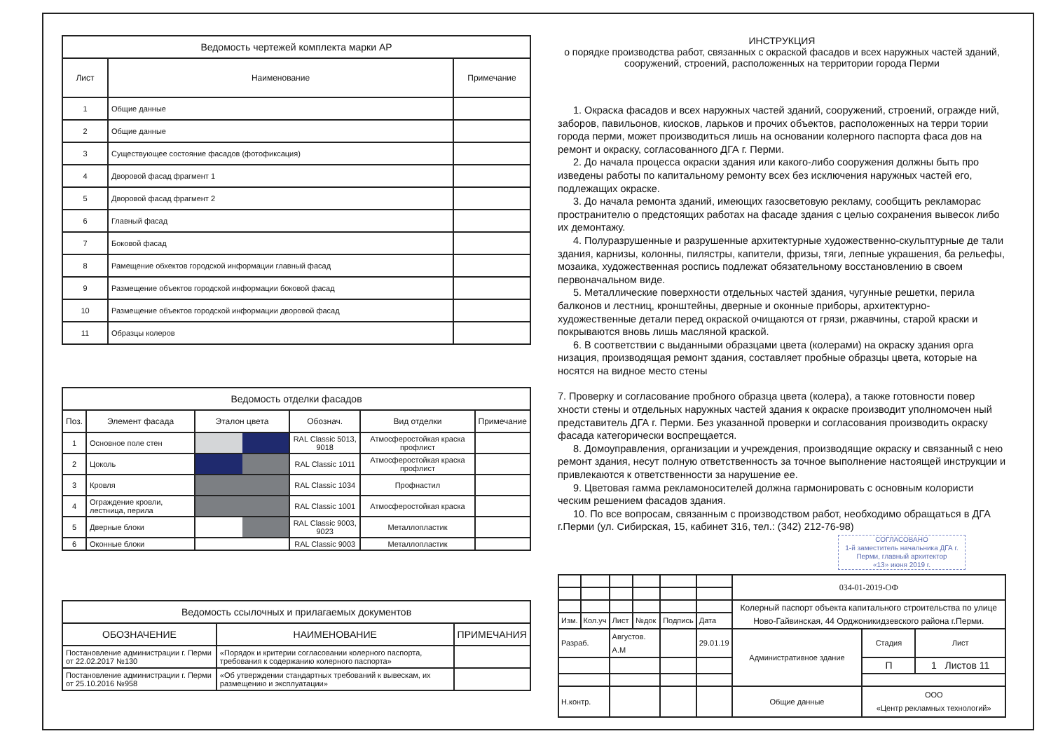| Ведомость чертежей комплекта марки АР | | |
| --- | --- | --- |
| Лист | Наименование | Примечание |
| 1 | Общие данные | |
| 2 | Общие данные | |
| 3 | Существующее состояние фасадов (фотофиксация) | |
| 4 | Дворовой фасад фрагмент 1 | |
| 5 | Дворовой фасад фрагмент 2 | |
| 6 | Главный фасад | |
| 7 | Боковой фасад | |
| 8 | Рамещение обхектов городской информации главный фасад | |
| 9 | Размещение объектов городской информации боковой фасад | |
| 10 | Размещение объектов городской информации дворовой фасад | |
| 11 | Образцы колеров | |
| Ведомость отделки фасадов | | | | | |
| --- | --- | --- | --- | --- | --- |
| Поз. | Элемент фасада | Эталон цвета | Обознач. | Вид отделки | Примечание |
| 1 | Основное поле стен | | RAL Classic 5013, 9018 | Атмосферостойкая краска профлист | |
| 2 | Цоколь | | RAL Classic 1011 | Атмосферостойкая краска профлист | |
| 3 | Кровля | | RAL Classic 1034 | Профнастил | |
| 4 | Ограждение кровли, лестница, перила | | RAL Classic 1001 | Атмосферостойкая краска | |
| 5 | Дверные блоки | | RAL Classic 9003, 9023 | Металлопластик | |
| 6 | Оконные блоки | | RAL Classic 9003 | Металлопластик | |
| Ведомость ссылочных и прилагаемых документов | | |
| --- | --- | --- |
| ОБОЗНАЧЕНИЕ | НАИМЕНОВАНИЕ | ПРИМЕЧАНИЯ |
| Постановление администрации г. Перми от 22.02.2017 №130 | «Порядок и критерии согласовании колерного паспорта, требования к содержанию колерного паспорта» | |
| Постановление администрации г. Перми от 25.10.2016 №958 | «Об утверждении стандартных требований к вывескам, их размещению и эксплуатации» | |
ИНСТРУКЦИЯ
о порядке производства работ, связанных с окраской фасадов и всех наружных частей зданий, сооружений, строений, расположенных на территории города Перми
1. Окраска фасадов и всех наружных частей зданий, сооружений, строений, огражде ний, заборов, павильонов, киосков, ларьков и прочих объектов, расположенных на терри тории города перми, может производиться лишь на основании колерного паспорта фаса дов на ремонт и окраску, согласованного ДГА г. Перми.
2. До начала процесса окраски здания или какого-либо сооружения должны быть про изведены работы по капитальному ремонту всех без исключения наружных частей его, подлежащих окраске.
3. До начала ремонта зданий, имеющих газосветовую рекламу, сообщить рекламорас пространителю о предстоящих работах на фасаде здания с целью сохранения вывесок либо их демонтажу.
4. Полуразрушенные и разрушенные архитектурные художественно-скульптурные де тали здания, карнизы, колонны, пилястры, капители, фризы, тяги, лепные украшения, ба рельефы, мозаика, художественная роспись подлежат обязательному восстановлению в своем первоначальном виде.
5. Металлические поверхности отдельных частей здания, чугунные решетки, перила балконов и лестниц, кронштейны, дверные и оконные приборы, архитектурно-художественные детали перед окраской очищаются от грязи, ржавчины, старой краски и покрываются вновь лишь масляной краской.
6. В соответствии с выданными образцами цвета (колерами) на окраску здания орга низация, производящая ремонт здания, составляет пробные образцы цвета, которые на носятся на видное место стены
7. Проверку и согласование пробного образца цвета (колера), а также готовности повер хности стены и отдельных наружных частей здания к окраске производит уполномочен ный представитель ДГА г. Перми. Без указанной проверки и согласования производить окраску фасада категорически воспрещается.
8. Домоуправления, организации и учреждения, производящие окраску и связанный с нею ремонт здания, несут полную ответственность за точное выполнение настоящей инструкции и привлекаются к ответственности за нарушение ее.
9. Цветовая гамма рекламоносителей должна гармонировать с основным колористи ческим решением фасадов здания.
10. По все вопросам, связанным с производством работ, необходимо обращаться в ДГА г.Перми (ул. Сибирская, 15, кабинет 316, тел.: (342) 212-76-98)
СОГЛАСОВАНО
1-й заместитель начальника ДГА г. Перми, главный архитектор
«13» июня 2019 г.
| | | | | | | 034-01-2019-ОФ | | |
| | | | | | | Колерный паспорт объекта капитального строительства по улице Ново-Гайвинская, 44 Орджоникидзевского района г.Перми. | | |
| Изм. | Кол.уч | Лист | №док | Подпись | Дата | | | |
| Разраб. | | Августов. А.М | | | 29.01.19 | Административное здание | Стадия | Лист |
| | | | | | | | П | 1 Листов 11 |
| Н.контр. | | | | | | Общие данные | ООО «Центр рекламных технологий» | |